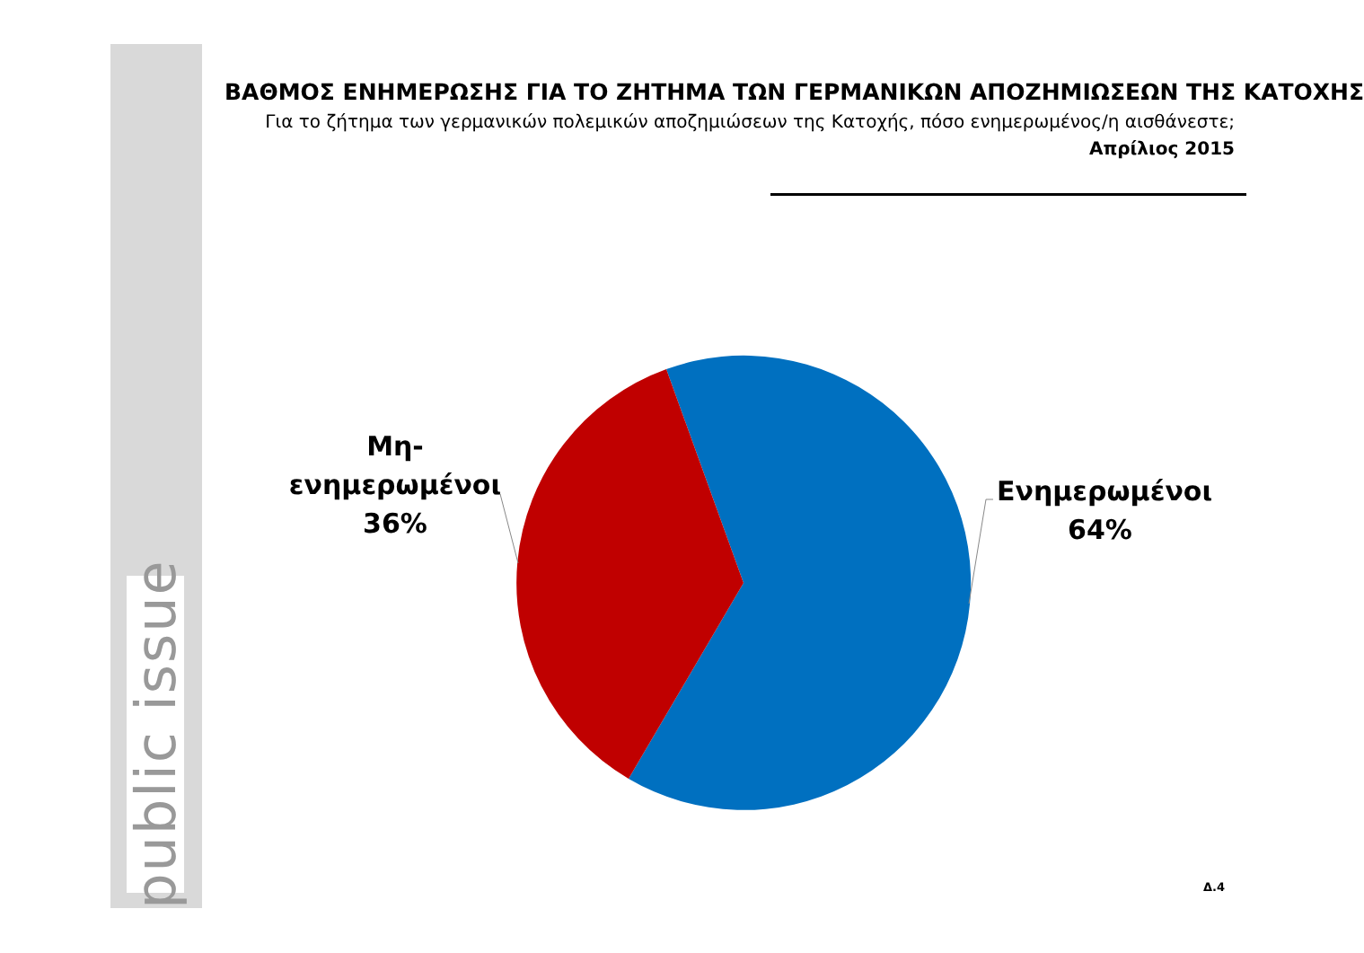public issue
ΒΑΘΜΟΣ ΕΝΗΜΕΡΩΣΗΣ ΓΙΑ ΤΟ ΖΗΤΗΜΑ ΤΩΝ ΓΕΡΜΑΝΙΚΩΝ ΑΠΟΖΗΜΙΩΣΕΩΝ ΤΗΣ ΚΑΤΟΧΗΣ
Για το ζήτημα των γερμανικών πολεμικών αποζημιώσεων της Κατοχής, πόσο ενημερωμένος/η αισθάνεστε;
Απρίλιος 2015
Μη-
ενημερωμένοι
36%
Ενημερωμένοι
64%
Δ.4